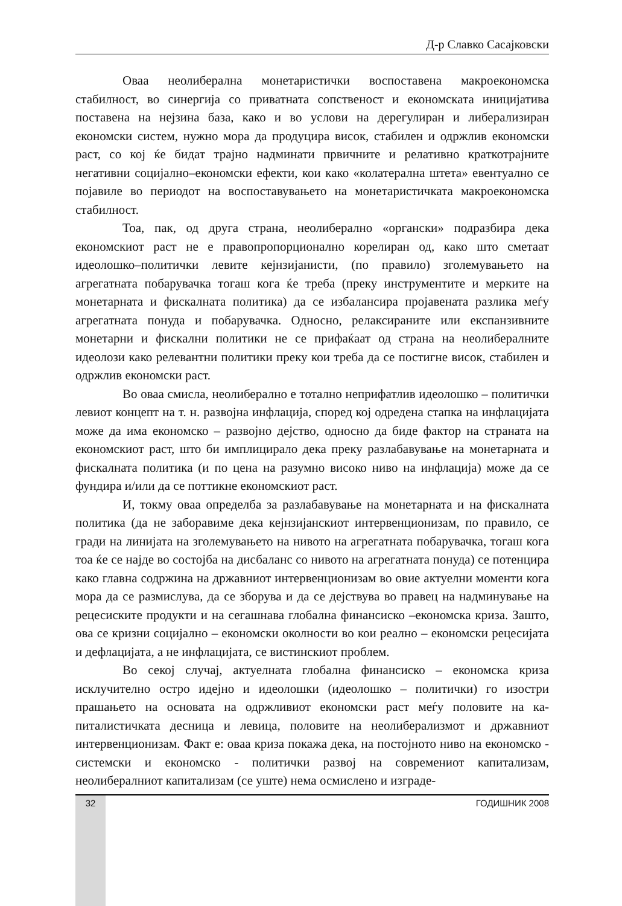Д-р Славко Сасајковски
Оваа неолиберална монетаристички воспоставена макроекономска стабилност, во синергија со приватната сопственост и економската иниција­тива поставена на нејзина база, како и во услови на дерегулиран и либерали­зиран економски систем, нужно мора да продуцира висок, стабилен и одржлив економски раст, со кој ќе бидат трајно надминати првичните и релативно кра­ткотрајните негативни социјално–економски ефекти, кои како «колатерална штета» евентуално се појавиле во периодот на воспоставувањето на моне­таристичката макроекономска стабилност.
Тоа, пак, од друга страна, неолиберално «органски» подразбира дека економскиот раст не е правопропорционално корелиран од, како што сметаат идеолошко–политички левите кејнзијанисти, (по правило) зголемувањето на агрегатната побарувачка тогаш кога ќе треба (преку инструментите и мер­ките на монетарната и фискалната политика) да се избалансира пројавената разлика меѓу агрегатната понуда и побарувачка. Односно, релаксираните или експанзивните монетарни и фискални политики не се прифаќаат од страна на неолибералните идеолози како релевантни политики преку кои треба да се постигне висок, стабилен и одржлив економски раст.
Во оваа смисла, неолиберално е тотално неприфатлив идеолошко – политички левиот концепт на т. н. развојна инфлација, според кој одредена стапка на инфлацијата може да има економско – развојно дејство, односно да биде фактор на страната на економскиот раст, што би имплицирало дека преку разлабавување на монетарната и фискалната политика (и по цена на разумно високо ниво на инфлација) може да се фундира и/или да се поттикне економскиот раст.
И, токму оваа определба за разлабавување на монетарната и на фи­скалната политика (да не заборавиме дека кејнзијанскиот интервенционизам, по правило, се гради на линијата на зголемувањето на нивото на агрегатната побарувачка, тогаш кога тоа ќе се најде во состојба на дисбаланс со нивото на агрегатната понуда) се потенцира како главна содржина на државниот ин­тервенционизам во овие актуелни моменти кога мора да се размислува, да се зборува и да се дејствува во правец на надминување на рецесиските продукти и на сегашнава глобална финансиско –економска криза. Зашто, ова се криз­ни социјално – економски околности во кои реално – економски рецесијата и дефлацијата, а не инфлацијата, се вистинскиот проблем.
Во секој случај, актуелната глобална финансиско – економска криза исклучително остро идејно и идеолошки (идеолошко – политички) го изостри прашањето на основата на одржливиот економски раст меѓу половите на ка­питалистичката десница и левица, половите на неолиберализмот и државниот интервенционизам. Факт е: оваа криза покажа дека, на постојното ниво на економско - системски и економско - политички развој на современиот капи­тализам, неолибералниот капитализам (се уште) нема осмислено и изграде-
32 ГОДИШНИК 2008